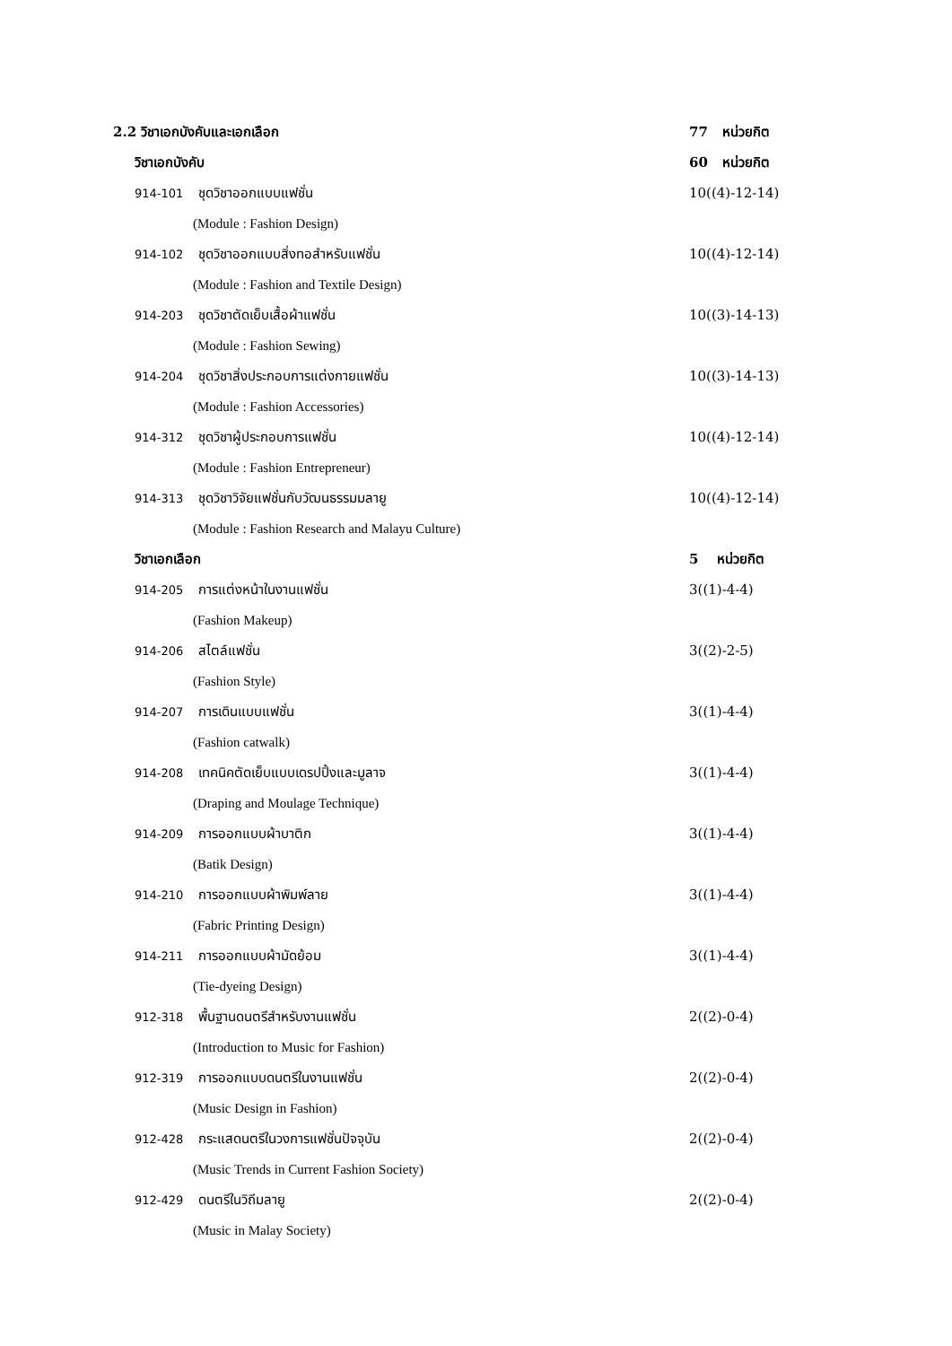2.2 วิชาเอกบังคับและเอกเลือก 77 หน่วยกิต
วิชาเอกบังคับ 60 หน่วยกิต
914-101 ชุดวิชาออกแบบแฟชั่น 10((4)-12-14)
(Module : Fashion Design)
914-102 ชุดวิชาออกแบบสิ่งทอสำหรับแฟชั่น
10((4)-12-14)
(Module : Fashion and Textile Design)
914-203 ชุดวิชาตัดเย็บเสื้อผ้าแฟชั่น
10((3)-14-13)
(Module : Fashion Sewing)
914-204 ชุดวิชาสิ่งประกอบการแต่งกายแฟชั่น
10((3)-14-13)
(Module : Fashion Accessories)
914-312 ชุดวิชาผู้ประกอบการแฟชั่น
10((4)-12-14)
(Module : Fashion Entrepreneur)
914-313 ชุดวิชาวิจัยแฟชั่นกับวัฒนธรรมมลายู
10((4)-12-14)
(Module : Fashion Research and Malayu Culture)
วิชาเอกเลือก 5 หน่วยกิต
914-205 การแต่งหน้าในงานแฟชั่น 3((1)-4-4)
(Fashion Makeup)
914-206 สไตล์แฟชั่น 3((2)-2-5)
(Fashion Style)
914-207 การเดินแบบแฟชั่น 3((1)-4-4)
(Fashion catwalk)
914-208 เทคนิคตัดเย็บแบบเดรปปิ้งและมูลาจ
3((1)-4-4)
(Draping and Moulage Technique)
914-209 การออกแบบผ้าบาติก 3((1)-4-4)
(Batik Design)
914-210 การออกแบบผ้าพิมพ์ลาย 3((1)-4-4)
(Fabric Printing Design)
914-211 การออกแบบผ้ามัดย้อม 3((1)-4-4)
(Tie-dyeing Design)
912-318 พื้นฐานดนตรีสำหรับงานแฟชั่น
2((2)-0-4)
(Introduction to Music for Fashion)
912-319 การออกแบบดนตรีในงานแฟชั่น
2((2)-0-4)
(Music Design in Fashion)
912-428 กระแสดนตรีในวงการแฟชั่นปัจจุบัน
2((2)-0-4)
(Music Trends in Current Fashion Society)
912-429 ดนตรีในวิถีมลายู 2((2)-0-4)
(Music in Malay Society)